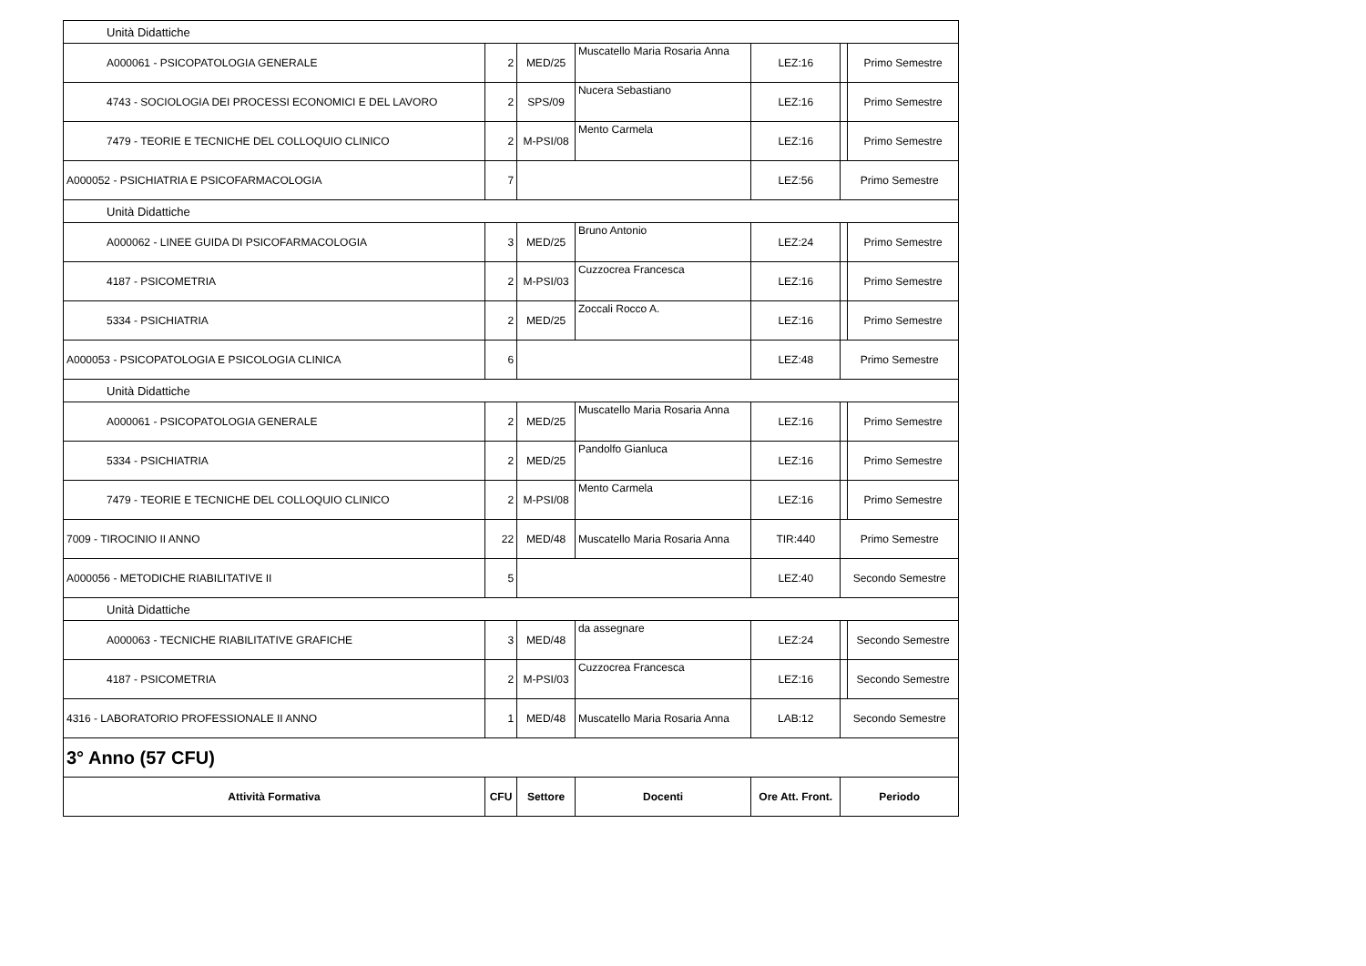| Unità Didattiche | | | | | | |
| A000061 - PSICOPATOLOGIA GENERALE | 2 | MED/25 | Muscatello Maria Rosaria Anna | LEZ:16 | | Primo Semestre |
| 4743 - SOCIOLOGIA DEI PROCESSI ECONOMICI E DEL LAVORO | 2 | SPS/09 | Nucera Sebastiano | LEZ:16 | | Primo Semestre |
| 7479 - TEORIE E TECNICHE DEL COLLOQUIO CLINICO | 2 | M-PSI/08 | Mento Carmela | LEZ:16 | | Primo Semestre |
| A000052 - PSICHIATRIA E PSICOFARMACOLOGIA | 7 | | | LEZ:56 | Primo Semestre | |
| Unità Didattiche | | | | | | |
| A000062 - LINEE GUIDA DI PSICOFARMACOLOGIA | 3 | MED/25 | Bruno Antonio | LEZ:24 | | Primo Semestre |
| 4187 - PSICOMETRIA | 2 | M-PSI/03 | Cuzzocrea Francesca | LEZ:16 | | Primo Semestre |
| 5334 - PSICHIATRIA | 2 | MED/25 | Zoccali Rocco A. | LEZ:16 | | Primo Semestre |
| A000053 - PSICOPATOLOGIA E PSICOLOGIA CLINICA | 6 | | | LEZ:48 | Primo Semestre | |
| Unità Didattiche | | | | | | |
| A000061 - PSICOPATOLOGIA GENERALE | 2 | MED/25 | Muscatello Maria Rosaria Anna | LEZ:16 | | Primo Semestre |
| 5334 - PSICHIATRIA | 2 | MED/25 | Pandolfo Gianluca | LEZ:16 | | Primo Semestre |
| 7479 - TEORIE E TECNICHE DEL COLLOQUIO CLINICO | 2 | M-PSI/08 | Mento Carmela | LEZ:16 | | Primo Semestre |
| 7009 - TIROCINIO II ANNO | 22 | MED/48 | Muscatello Maria Rosaria Anna | TIR:440 | Primo Semestre | |
| A000056 - METODICHE RIABILITATIVE II | 5 | | | LEZ:40 | Secondo Semestre | |
| Unità Didattiche | | | | | | |
| A000063 - TECNICHE RIABILITATIVE GRAFICHE | 3 | MED/48 | da assegnare | LEZ:24 | | Secondo Semestre |
| 4187 - PSICOMETRIA | 2 | M-PSI/03 | Cuzzocrea Francesca | LEZ:16 | | Secondo Semestre |
| 4316 - LABORATORIO PROFESSIONALE II ANNO | 1 | MED/48 | Muscatello Maria Rosaria Anna | LAB:12 | Secondo Semestre | |
| 3° Anno (57 CFU) | | | | | | |
| Attività Formativa | CFU | Settore | Docenti | Ore Att. Front. | Periodo | |